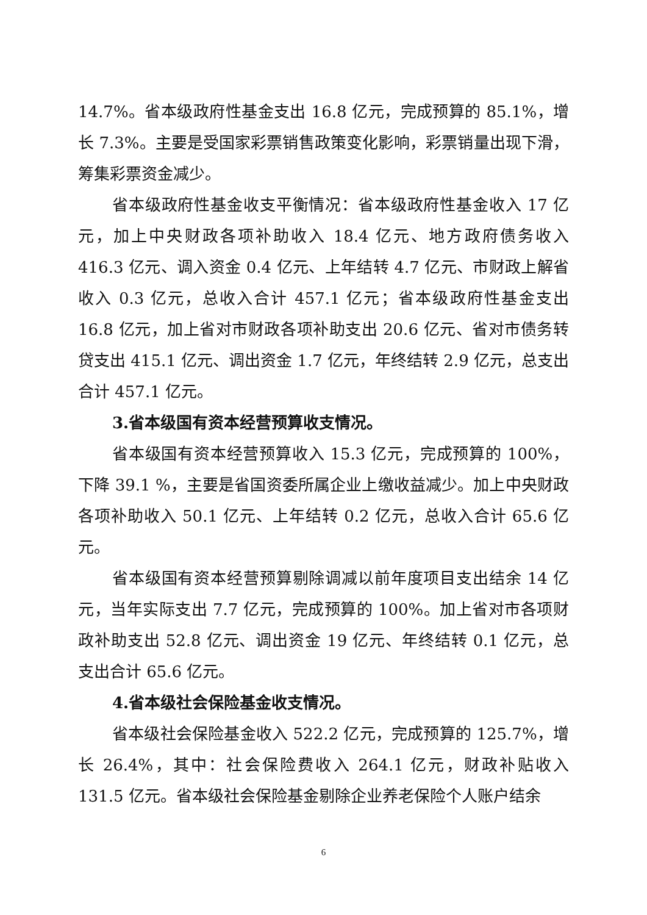14.7%。省本级政府性基金支出 16.8 亿元，完成预算的 85.1%，增长 7.3%。主要是受国家彩票销售政策变化影响，彩票销量出现下滑，筹集彩票资金减少。
省本级政府性基金收支平衡情况：省本级政府性基金收入 17 亿元，加上中央财政各项补助收入 18.4 亿元、地方政府债务收入 416.3 亿元、调入资金 0.4 亿元、上年结转 4.7 亿元、市财政上解省收入 0.3 亿元，总收入合计 457.1 亿元；省本级政府性基金支出 16.8 亿元，加上省对市财政各项补助支出 20.6 亿元、省对市债务转贷支出 415.1 亿元、调出资金 1.7 亿元，年终结转 2.9 亿元，总支出合计 457.1 亿元。
3.省本级国有资本经营预算收支情况。
省本级国有资本经营预算收入 15.3 亿元，完成预算的 100%，下降 39.1 %，主要是省国资委所属企业上缴收益减少。加上中央财政各项补助收入 50.1 亿元、上年结转 0.2 亿元，总收入合计 65.6 亿元。
省本级国有资本经营预算剔除调减以前年度项目支出结余 14 亿元，当年实际支出 7.7 亿元，完成预算的 100%。加上省对市各项财政补助支出 52.8 亿元、调出资金 19 亿元、年终结转 0.1 亿元，总支出合计 65.6 亿元。
4.省本级社会保险基金收支情况。
省本级社会保险基金收入 522.2 亿元，完成预算的 125.7%，增长 26.4%，其中：社会保险费收入 264.1 亿元，财政补贴收入 131.5 亿元。省本级社会保险基金剔除企业养老保险个人账户结余
6